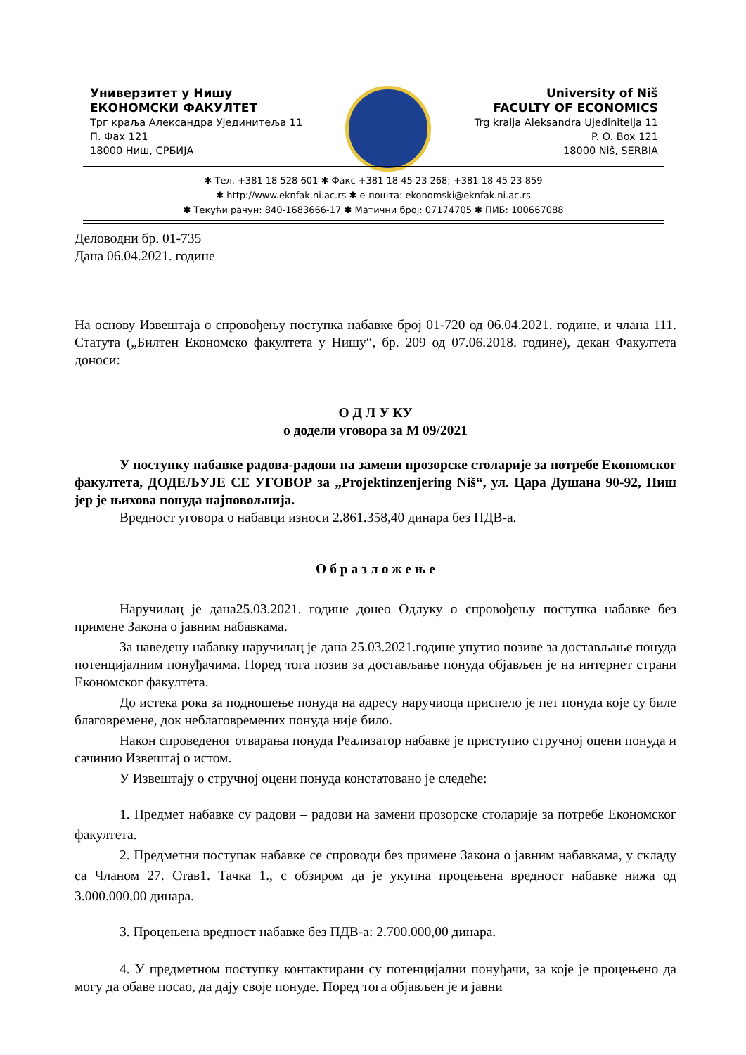Универзитет у Нишу
ЕКОНОМСКИ ФАКУЛТЕТ
Трг краља Александра Ујединитеља 11
П. Фах 121
18000 Ниш, СРБИЈА
University of Niš
FACULTY OF ECONOMICS
Trg kralja Aleksandra Ujedinitelja 11
P. O. Box 121
18000 Niš, SERBIA
✱ Тел. +381 18 528 601 ✱ Факс +381 18 45 23 268; +381 18 45 23 859
✱ http://www.eknfak.ni.ac.rs ✱ е-пошта: ekonomski@eknfak.ni.ac.rs
✱ Текући рачун: 840-1683666-17 ✱ Матични број: 07174705 ✱ ПИБ: 100667088
Деловодни бр. 01-735
Дана 06.04.2021. године
На основу Извештаја о спровођењу поступка набавке број 01-720 од 06.04.2021. године, и члана 111. Статута („Билтен Економско факултета у Нишу“, бр. 209 од 07.06.2018. године), декан Факултета доноси:
О Д Л У КУ
о додели уговора за М 09/2021
У поступку набавке радова-радови на замени прозорске столарије за потребе Економског факултета, ДОДЕЉУЈЕ СЕ УГОВОР за „Projektinzenjering Niš“, ул. Цара Душана 90-92, Ниш јер је њихова понуда најповољнија.
Вредност уговора о набавци износи 2.861.358,40 динара без ПДВ-а.
О б р а з л о ж е њ е
Наручилац је дана25.03.2021. године донео Одлуку о спровођењу поступка набавке без примене Закона о јавним набавкама.
За наведену набавку наручилац је дана 25.03.2021.године упутио позиве за достављање понуда потенцијалним понуђачима. Поред тога позив за достављање понуда објављен је на интернет страни Економског факултета.
До истека рока за подношење понуда на адресу наручиоца приспело је пет понуда које су биле благовремене, док неблаговремених понуда није било.
Након спроведеног отварања понуда Реализатор набавке је приступио стручној оцени понуда и сачинио Извештај о истом.
У Извештају о стручној оцени понуда констатовано је следеће:
1. Предмет набавке су радови – радови на замени прозорске столарије за потребе Економског факултета.
2. Предметни поступак набавке се спроводи без примене Закона о јавним набавкама, у складу са Чланом 27. Став1. Тачка 1., с обзиром да је укупна процењена вредност набавке нижа од 3.000.000,00 динара.
3. Процењена вредност набавке без ПДВ-а: 2.700.000,00 динара.
4. У предметном поступку контактирани су потенцијални понуђачи, за које је процењено да могу да обаве посао, да дају своје понуде. Поред тога објављен је и јавни